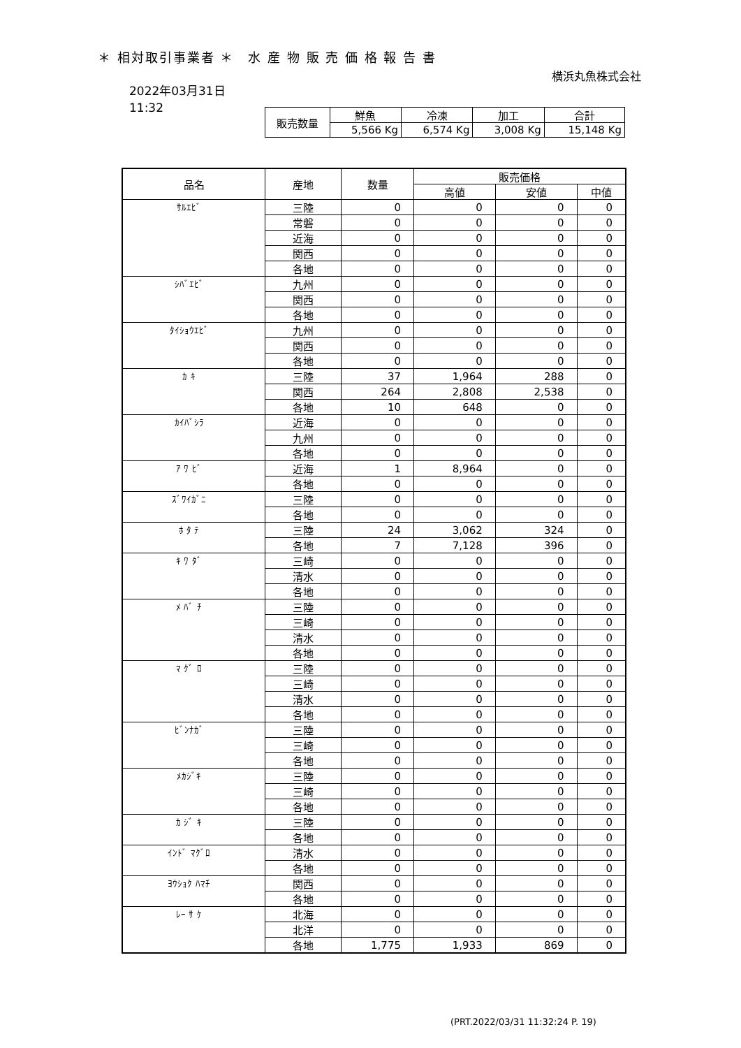＊ 相対取引事業者 ＊　水 産 物 販 売 価 格 報 告 書
横浜丸魚株式会社
2022年03月31日
11:32
| 販売数量 | 鮮魚 | 冷凍 | 加工 | 合計 |
| | 5,566 Kg | 6,574 Kg | 3,008 Kg | 15,148 Kg |
| 品名 | 産地 | 数量 | 販売価格 | | |
| --- | --- | --- | --- | --- | --- |
| | | | 高値 | 安値 | 中値 |
| ｻﾙｴﾋﾞ | 三陸 | 0 | 0 | 0 | 0 |
| | 常磐 | 0 | 0 | 0 | 0 |
| | 近海 | 0 | 0 | 0 | 0 |
| | 関西 | 0 | 0 | 0 | 0 |
| | 各地 | 0 | 0 | 0 | 0 |
| ｼﾊﾞｴﾋﾞ | 九州 | 0 | 0 | 0 | 0 |
| | 関西 | 0 | 0 | 0 | 0 |
| | 各地 | 0 | 0 | 0 | 0 |
| ﾀｲｼｮｳｴﾋﾞ | 九州 | 0 | 0 | 0 | 0 |
| | 関西 | 0 | 0 | 0 | 0 |
| | 各地 | 0 | 0 | 0 | 0 |
| ｶ ｷ | 三陸 | 37 | 1,964 | 288 | 0 |
| | 関西 | 264 | 2,808 | 2,538 | 0 |
| | 各地 | 10 | 648 | 0 | 0 |
| ｶｲﾊﾞｼﾗ | 近海 | 0 | 0 | 0 | 0 |
| | 九州 | 0 | 0 | 0 | 0 |
| | 各地 | 0 | 0 | 0 | 0 |
| ｱ ﾜ ﾋﾞ | 近海 | 1 | 8,964 | 0 | 0 |
| | 各地 | 0 | 0 | 0 | 0 |
| ｽﾞﾜｲｶﾞﾆ | 三陸 | 0 | 0 | 0 | 0 |
| | 各地 | 0 | 0 | 0 | 0 |
| ﾎ ﾀ ﾃ | 三陸 | 24 | 3,062 | 324 | 0 |
| | 各地 | 7 | 7,128 | 396 | 0 |
| ｷ ﾜ ﾀﾞ | 三崎 | 0 | 0 | 0 | 0 |
| | 清水 | 0 | 0 | 0 | 0 |
| | 各地 | 0 | 0 | 0 | 0 |
| ﾒ ﾊﾞ ﾁ | 三陸 | 0 | 0 | 0 | 0 |
| | 三崎 | 0 | 0 | 0 | 0 |
| | 清水 | 0 | 0 | 0 | 0 |
| | 各地 | 0 | 0 | 0 | 0 |
| ﾏ ｸﾞ ﾛ | 三陸 | 0 | 0 | 0 | 0 |
| | 三崎 | 0 | 0 | 0 | 0 |
| | 清水 | 0 | 0 | 0 | 0 |
| | 各地 | 0 | 0 | 0 | 0 |
| ﾋﾞﾝﾅｶﾞ | 三陸 | 0 | 0 | 0 | 0 |
| | 三崎 | 0 | 0 | 0 | 0 |
| | 各地 | 0 | 0 | 0 | 0 |
| ﾒｶｼﾞｷ | 三陸 | 0 | 0 | 0 | 0 |
| | 三崎 | 0 | 0 | 0 | 0 |
| | 各地 | 0 | 0 | 0 | 0 |
| ｶ ｼﾞ ｷ | 三陸 | 0 | 0 | 0 | 0 |
| | 各地 | 0 | 0 | 0 | 0 |
| ｲﾝﾄﾞ ﾏｸﾞﾛ | 清水 | 0 | 0 | 0 | 0 |
| | 各地 | 0 | 0 | 0 | 0 |
| ﾖｳｼｮｸ ﾊﾏﾁ | 関西 | 0 | 0 | 0 | 0 |
| | 各地 | 0 | 0 | 0 | 0 |
| ﾚｰ ｻ ｹ | 北海 | 0 | 0 | 0 | 0 |
| | 北洋 | 0 | 0 | 0 | 0 |
| | 各地 | 1,775 | 1,933 | 869 | 0 |
(PRT.2022/03/31 11:32:24 P. 19)